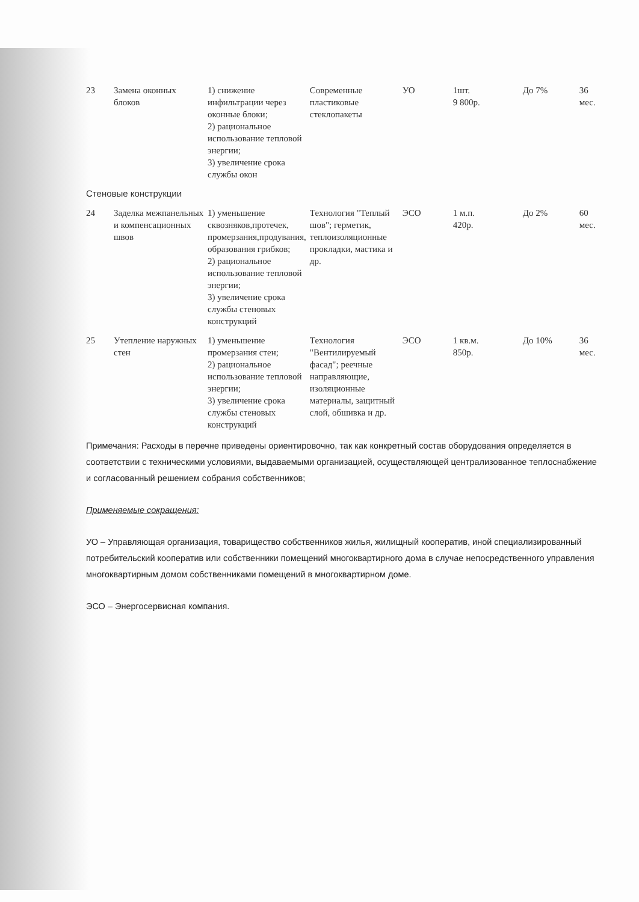| 23 | Замена оконных блоков | 1) снижение инфильтрации через оконные блоки; 2) рациональное использование тепловой энергии; 3) увеличение срока службы окон | Современные пластиковые стеклопакеты | УО | 1шт. 9 800р. | До 7% | 36 мес. |
| Стеновые конструкции | | | | | | | |
| 24 | Заделка межпанельных и компенсационных швов | 1) уменьшение сквозняков,протечек, промерзания,продувания, образования грибков; 2) рациональное использование тепловой энергии; 3) увеличение срока службы стеновых конструкций | Технология "Теплый шов"; герметик, теплоизоляционные прокладки, мастика и др. | ЭСО | 1 м.п. 420р. | До 2% | 60 мес. |
| 25 | Утепление наружных стен | 1) уменьшение промерзания стен; 2) рациональное использование тепловой энергии; 3) увеличение срока службы стеновых конструкций | Технология "Вентилируемый фасад"; реечные направляющие, изоляционные материалы, защитный слой, обшивка и др. | ЭСО | 1 кв.м. 850р. | До 10% | 36 мес. |
Примечания: Расходы в перечне приведены ориентировочно, так как конкретный состав оборудования определяется в соответствии с техническими условиями, выдаваемыми организацией, осуществляющей централизованное теплоснабжение и согласованный решением собрания собственников;
Применяемые сокращения:
УО – Управляющая организация, товарищество собственников жилья, жилищный кооператив, иной специализированный потребительский кооператив или собственники помещений многоквартирного дома в случае непосредственного управления многоквартирным домом собственниками помещений в многоквартирном доме.
ЭСО – Энергосервисная компания.